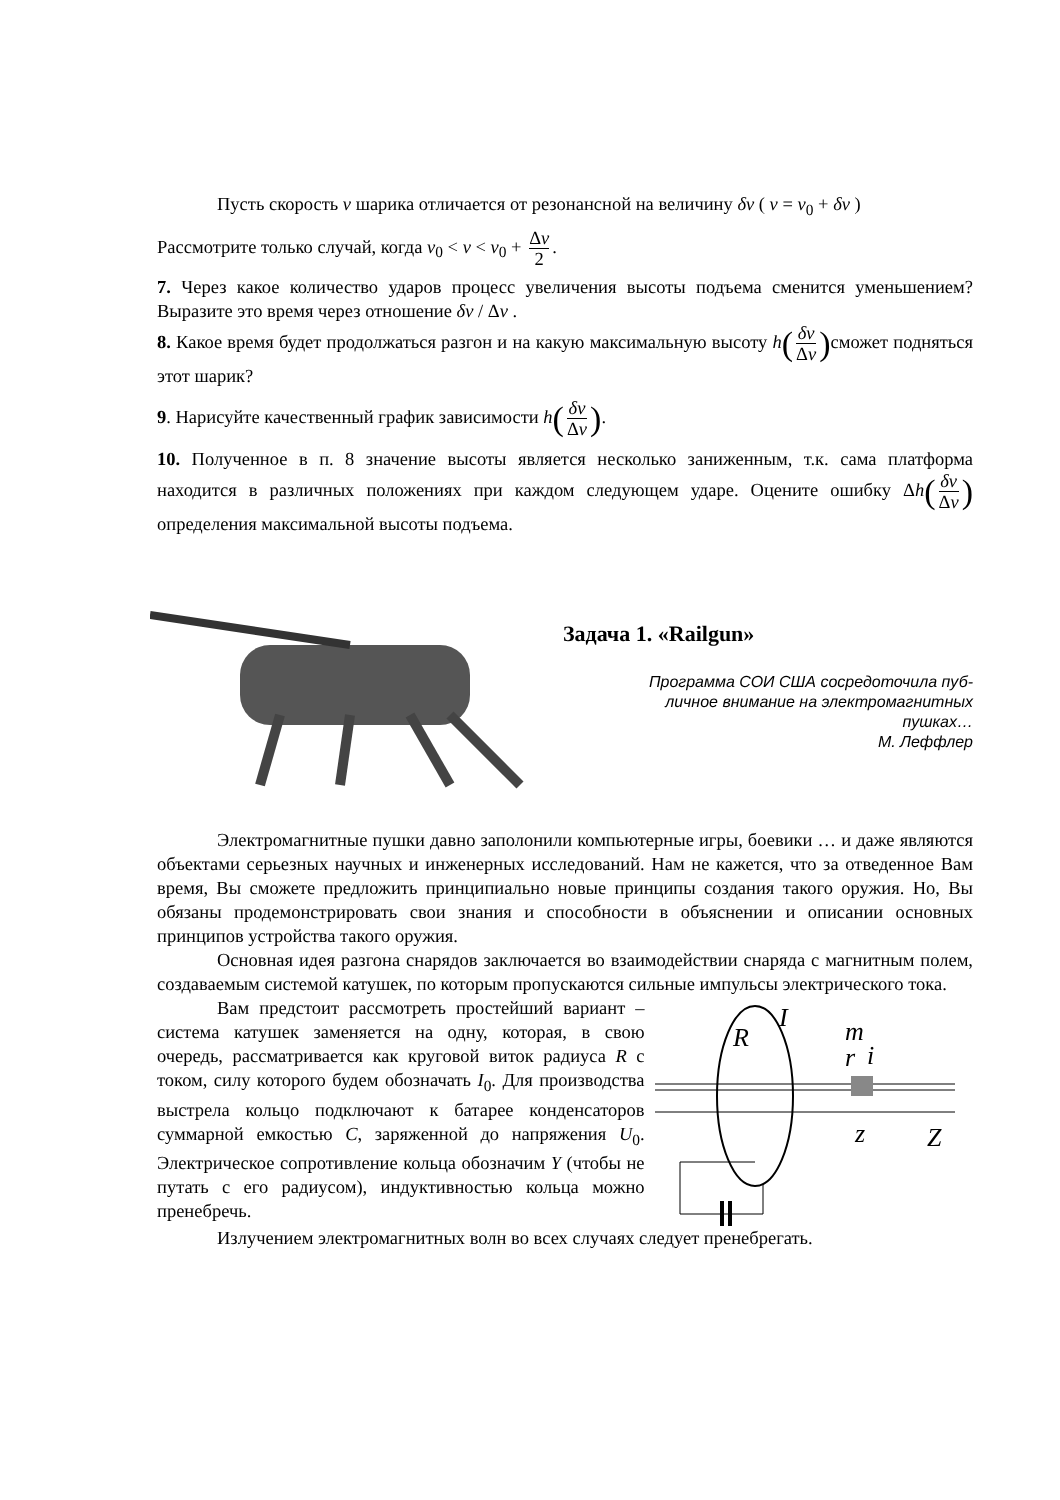Пусть скорость v шарика отличается от резонансной на величину δv ( v = v<sub>0</sub> + δv )
Рассмотрите только случай, когда v<sub>0</sub> < v < v<sub>0</sub> + Δv 2.
7. Через какое количество ударов процесс увеличения высоты подъема сменится уменьшением? Выразите это время через отношение δv / Δv .
8. Какое время будет продолжаться разгон и на какую максимальную высоту h(δv Δv) сможет подняться этот шарик?
9. Нарисуйте качественный график зависимости h(δv Δv).
10. Полученное в п. 8 значение высоты является несколько заниженным, т.к. сама платформа находится в различных положениях при каждом следующем ударе. Оцените ошибку Δh(δv Δv) определения максимальной высоты подъема.
Задача 1. «Railgun»
Программа СОИ США сосредоточила пуб-
личное внимание на электромагнитных
пушках…
М. Леффлер
Электромагнитные пушки давно заполонили компьютерные игры, боевики … и даже являются объектами серьезных научных и инженерных исследований. Нам не кажется, что за отведенное Вам время, Вы сможете предложить принципиально новые принципы создания такого оружия. Но, Вы обязаны продемонстрировать свои знания и способности в объяснении и описании основных принципов устройства такого оружия.
Основная идея разгона снарядов заключается во взаимодействии снаряда с магнитным полем, создаваемым системой катушек, по которым пропускаются сильные импульсы электрического тока.
Вам предстоит рассмотреть простейший вариант – система катушек заменяется на одну, которая, в свою очередь, рассматривается как круговой виток радиуса R с током, силу которого будем обозначать I<sub>0</sub>. Для производства выстрела кольцо подключают к батарее конденсаторов суммарной емкостью C, заряженной до напряжения U<sub>0</sub>. Электрическое сопротивление кольца обозначим Y (чтобы не путать с его радиусом), индуктивностью кольца можно пренебречь.
I
R
m
r
i
z
Z
Излучением электромагнитных волн во всех случаях следует пренебрегать.